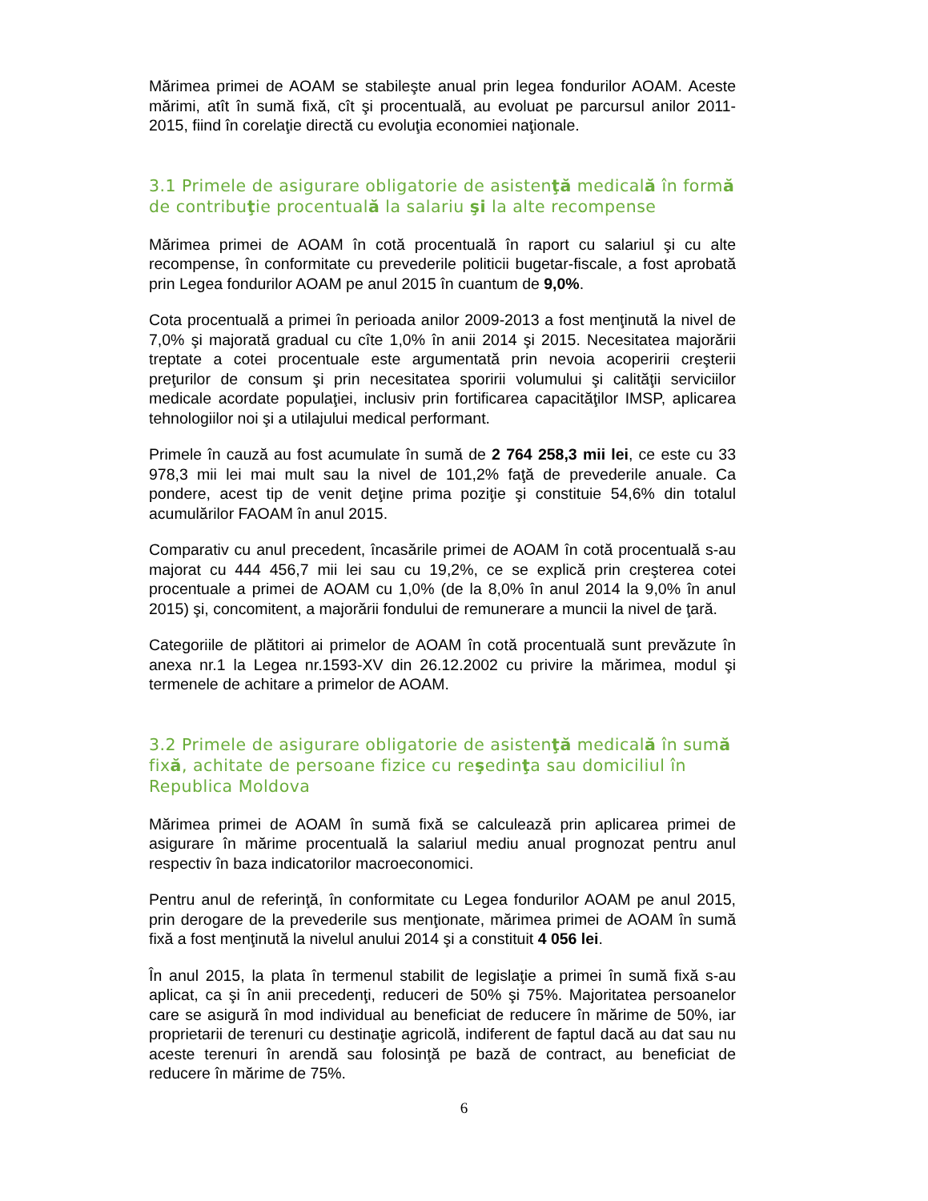Mărimea primei de AOAM se stabileşte anual prin legea fondurilor AOAM. Aceste mărimi, atît în sumă fixă, cît şi procentuală, au evoluat pe parcursul anilor 2011-2015, fiind în corelaţie directă cu evoluţia economiei naţionale.
3.1 Primele de asigurare obligatorie de asistenţă medicală în formă de contribuţie procentuală la salariu şi la alte recompense
Mărimea primei de AOAM în cotă procentuală în raport cu salariul şi cu alte recompense, în conformitate cu prevederile politicii bugetar-fiscale, a fost aprobată prin Legea fondurilor AOAM pe anul 2015 în cuantum de 9,0%.
Cota procentuală a primei în perioada anilor 2009-2013 a fost menţinută la nivel de 7,0% şi majorată gradual cu cîte 1,0% în anii 2014 şi 2015. Necesitatea majorării treptate a cotei procentuale este argumentată prin nevoia acoperirii creşterii preţurilor de consum şi prin necesitatea sporirii volumului şi calităţii serviciilor medicale acordate populaţiei, inclusiv prin fortificarea capacităţilor IMSP, aplicarea tehnologiilor noi şi a utilajului medical performant.
Primele în cauză au fost acumulate în sumă de 2 764 258,3 mii lei, ce este cu 33 978,3 mii lei mai mult sau la nivel de 101,2% faţă de prevederile anuale. Ca pondere, acest tip de venit deţine prima poziţie şi constituie 54,6% din totalul acumulărilor FAOAM în anul 2015.
Comparativ cu anul precedent, încasările primei de AOAM în cotă procentuală s-au majorat cu 444 456,7 mii lei sau cu 19,2%, ce se explică prin creşterea cotei procentuale a primei de AOAM cu 1,0% (de la 8,0% în anul 2014 la 9,0% în anul 2015) şi, concomitent, a majorării fondului de remunerare a muncii la nivel de ţară.
Categoriile de plătitori ai primelor de AOAM în cotă procentuală sunt prevăzute în anexa nr.1 la Legea nr.1593-XV din 26.12.2002 cu privire la mărimea, modul şi termenele de achitare a primelor de AOAM.
3.2 Primele de asigurare obligatorie de asistenţă medicală în sumă fixă, achitate de persoane fizice cu reşedinţa sau domiciliul în Republica Moldova
Mărimea primei de AOAM în sumă fixă se calculează prin aplicarea primei de asigurare în mărime procentuală la salariul mediu anual prognozat pentru anul respectiv în baza indicatorilor macroeconomici.
Pentru anul de referinţă, în conformitate cu Legea fondurilor AOAM pe anul 2015, prin derogare de la prevederile sus menţionate, mărimea primei de AOAM în sumă fixă a fost menţinută la nivelul anului 2014 şi a constituit 4 056 lei.
În anul 2015, la plata în termenul stabilit de legislaţie a primei în sumă fixă s-au aplicat, ca şi în anii precedenţi, reduceri de 50% şi 75%. Majoritatea persoanelor care se asigură în mod individual au beneficiat de reducere în mărime de 50%, iar proprietarii de terenuri cu destinaţie agricolă, indiferent de faptul dacă au dat sau nu aceste terenuri în arendă sau folosinţă pe bază de contract, au beneficiat de reducere în mărime de 75%.
6